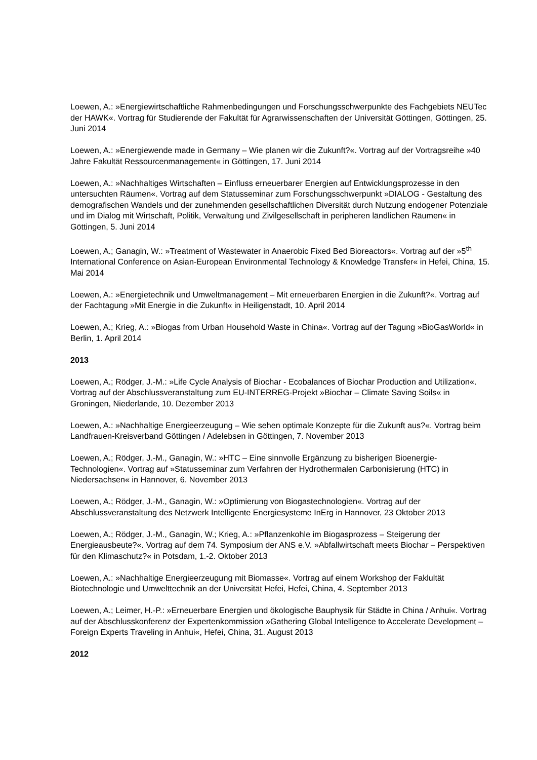Loewen, A.: »Energiewirtschaftliche Rahmenbedingungen und Forschungsschwerpunkte des Fachgebiets NEUTec der HAWK«. Vortrag für Studierende der Fakultät für Agrarwissenschaften der Universität Göttingen, Göttingen, 25. Juni 2014
Loewen, A.: »Energiewende made in Germany – Wie planen wir die Zukunft?«. Vortrag auf der Vortragsreihe »40 Jahre Fakultät Ressourcenmanagement« in Göttingen, 17. Juni 2014
Loewen, A.: »Nachhaltiges Wirtschaften – Einfluss erneuerbarer Energien auf Entwicklungsprozesse in den untersuchten Räumen«. Vortrag auf dem Statusseminar zum Forschungsschwerpunkt »DIALOG - Gestaltung des demografischen Wandels und der zunehmenden gesellschaftlichen Diversität durch Nutzung endogener Potenziale und im Dialog mit Wirtschaft, Politik, Verwaltung und Zivilgesellschaft in peripheren ländlichen Räumen« in Göttingen, 5. Juni 2014
Loewen, A.; Ganagin, W.: »Treatment of Wastewater in Anaerobic Fixed Bed Bioreactors«. Vortrag auf der »5<sup>th</sup> International Conference on Asian-European Environmental Technology & Knowledge Transfer« in Hefei, China, 15. Mai 2014
Loewen, A.: »Energietechnik und Umweltmanagement – Mit erneuerbaren Energien in die Zukunft?«. Vortrag auf der Fachtagung »Mit Energie in die Zukunft« in Heiligenstadt, 10. April 2014
Loewen, A.; Krieg, A.: »Biogas from Urban Household Waste in China«. Vortrag auf der Tagung »BioGasWorld« in Berlin, 1. April 2014
2013
Loewen, A.; Rödger, J.-M.: »Life Cycle Analysis of Biochar - Ecobalances of Biochar Production and Utilization«. Vortrag auf der Abschlussveranstaltung zum EU-INTERREG-Projekt »Biochar – Climate Saving Soils« in Groningen, Niederlande, 10. Dezember 2013
Loewen, A.: »Nachhaltige Energieerzeugung – Wie sehen optimale Konzepte für die Zukunft aus?«. Vortrag beim Landfrauen-Kreisverband Göttingen / Adelebsen in Göttingen, 7. November 2013
Loewen, A.; Rödger, J.-M., Ganagin, W.: »HTC – Eine sinnvolle Ergänzung zu bisherigen Bioenergie-Technologien«. Vortrag auf »Statusseminar zum Verfahren der Hydrothermalen Carbonisierung (HTC) in Niedersachsen« in Hannover, 6. November 2013
Loewen, A.; Rödger, J.-M., Ganagin, W.: »Optimierung von Biogastechnologien«. Vortrag auf der Abschlussveranstaltung des Netzwerk Intelligente Energiesysteme InErg in Hannover, 23 Oktober 2013
Loewen, A.; Rödger, J.-M., Ganagin, W.; Krieg, A.: »Pflanzenkohle im Biogasprozess – Steigerung der Energieausbeute?«. Vortrag auf dem 74. Symposium der ANS e.V. »Abfallwirtschaft meets Biochar – Perspektiven für den Klimaschutz?« in Potsdam, 1.-2. Oktober 2013
Loewen, A.: »Nachhaltige Energieerzeugung mit Biomasse«. Vortrag auf einem Workshop der Faklultät Biotechnologie und Umwelttechnik an der Universität Hefei, Hefei, China, 4. September 2013
Loewen, A.; Leimer, H.-P.: »Erneuerbare Energien und ökologische Bauphysik für Städte in China / Anhui«. Vortrag auf der Abschlusskonferenz der Expertenkommission »Gathering Global Intelligence to Accelerate Development – Foreign Experts Traveling in Anhui«, Hefei, China, 31. August 2013
2012